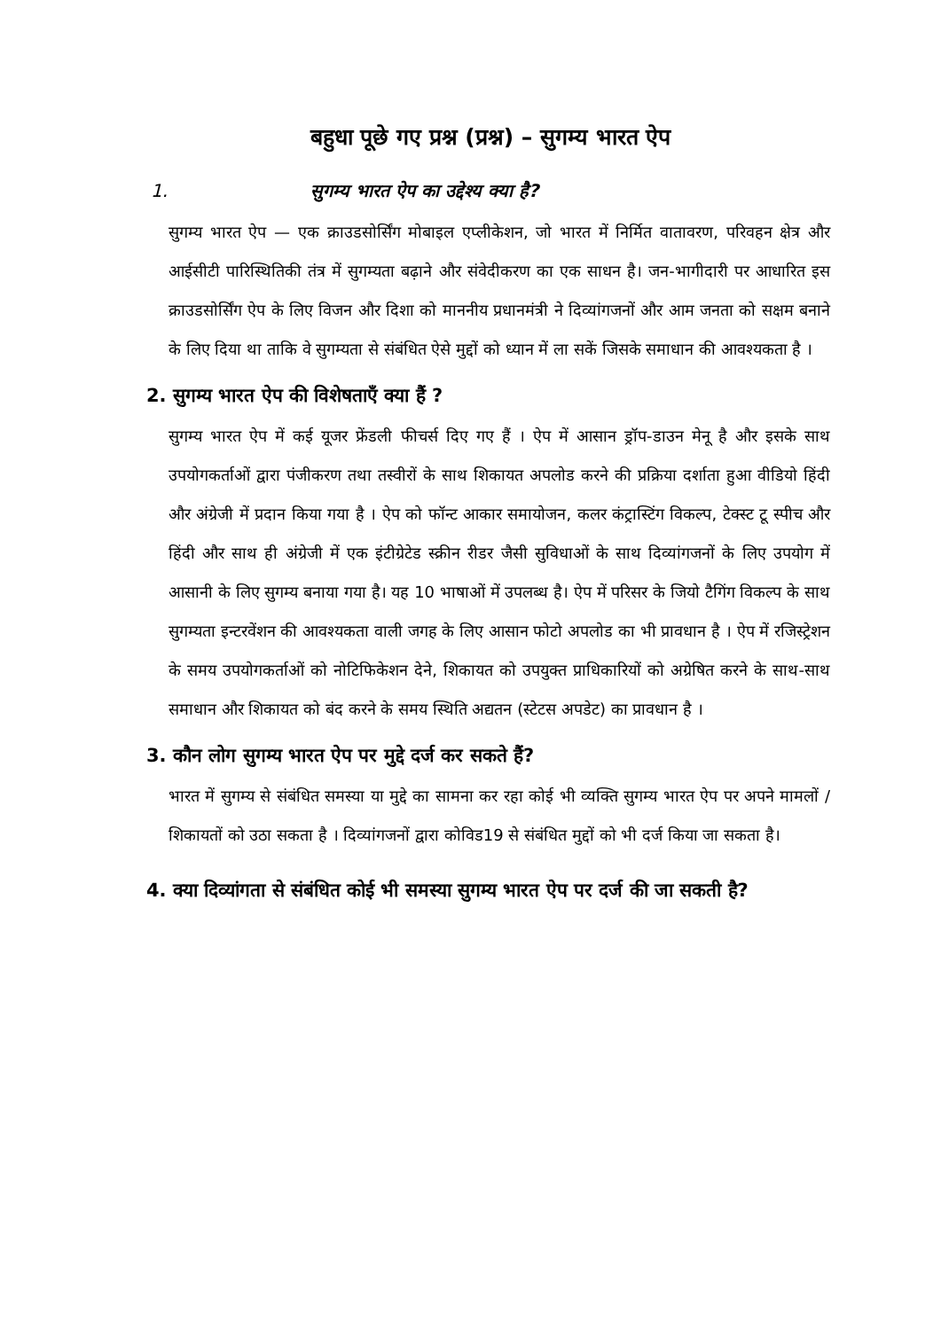बहुधा पूछे गए प्रश्न (प्रश्न) – सुगम्य भारत ऐप
1. सुगम्य भारत ऐप का उद्देश्य क्या है?
सुगम्य भारत ऐप — एक क्राउडसोर्सिंग मोबाइल एप्लीकेशन, जो भारत में निर्मित वातावरण, परिवहन क्षेत्र और आईसीटी पारिस्थितिकी तंत्र में सुगम्यता बढ़ाने और संवेदीकरण का एक साधन है। जन-भागीदारी पर आधारित इस क्राउडसोर्सिंग ऐप के लिए विजन और दिशा को माननीय प्रधानमंत्री ने दिव्यांगजनों और आम जनता को सक्षम बनाने के लिए दिया था ताकि वे सुगम्यता से संबंधित ऐसे मुद्दों को ध्यान में ला सकें जिसके समाधान की आवश्यकता है ।
2. सुगम्य भारत ऐप की विशेषताएँ क्या हैं ?
सुगम्य भारत ऐप में कई यूजर फ्रेंडली फीचर्स दिए गए हैं । ऐप में आसान ड्रॉप-डाउन मेनू है और इसके साथ उपयोगकर्ताओं द्वारा पंजीकरण तथा तस्वीरों के साथ शिकायत अपलोड करने की प्रक्रिया दर्शाता हुआ वीडियो हिंदी और अंग्रेजी में प्रदान किया गया है । ऐप को फॉन्ट आकार समायोजन, कलर कंट्रास्टिंग विकल्प, टेक्स्ट टू स्पीच और हिंदी और साथ ही अंग्रेजी में एक इंटीग्रेटेड स्क्रीन रीडर जैसी सुविधाओं के साथ दिव्यांगजनों के लिए उपयोग में आसानी के लिए सुगम्य बनाया गया है। यह 10 भाषाओं में उपलब्ध है। ऐप में परिसर के जियो टैगिंग विकल्प के साथ सुगम्यता इन्टरवेंशन की आवश्यकता वाली जगह के लिए आसान फोटो अपलोड का भी प्रावधान है । ऐप में रजिस्ट्रेशन के समय उपयोगकर्ताओं को नोटिफिकेशन देने, शिकायत को उपयुक्त प्राधिकारियों को अग्रेषित करने के साथ-साथ समाधान और शिकायत को बंद करने के समय स्थिति अद्यतन (स्टेटस अपडेट) का प्रावधान है ।
3. कौन लोग सुगम्य भारत ऐप पर मुद्दे दर्ज कर सकते हैं?
भारत में सुगम्य से संबंधित समस्या या मुद्दे का सामना कर रहा कोई भी व्यक्ति सुगम्य भारत ऐप पर अपने मामलों /शिकायतों को उठा सकता है । दिव्यांगजनों द्वारा कोविड19 से संबंधित मुद्दों को भी दर्ज किया जा सकता है।
4. क्या दिव्यांगता से संबंधित कोई भी समस्या सुगम्य भारत ऐप पर दर्ज की जा सकती है?